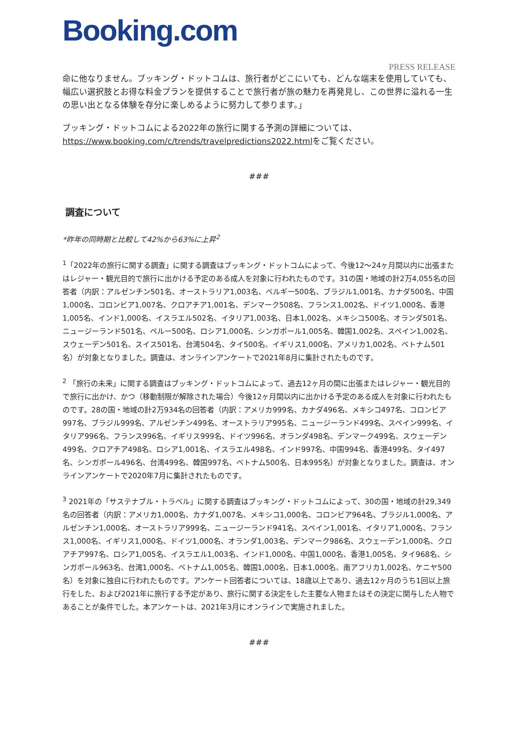Booking.com
PRESS RELEASE
命に他なりません。ブッキング・ドットコムは、旅行者がどこにいても、どんな端末を使用していても、幅広い選択肢とお得な料金プランを提供することで旅行者が旅の魅力を再発見し、この世界に溢れる一生の思い出となる体験を存分に楽しめるように努力して参ります。」
ブッキング・ドットコムによる2022年の旅行に関する予測の詳細については、https://www.booking.com/c/trends/travelpredictions2022.htmlをご覧ください。
###
調査について
*昨年の同時期と比較して42%から63%に上昇<sup>2</sup>
<sup>1</sup>「2022年の旅行に関する調査」に関する調査はブッキング・ドットコムによって、今後12〜24ヶ月間以内に出張またはレジャー・観光目的で旅行に出かける予定のある成人を対象に行われたものです。31の国・地域の計2万4,055名の回答者（内訳：アルゼンチン501名、オーストラリア1,003名、ベルギー500名、ブラジル1,001名、カナダ500名、中国1,000名、コロンビア1,007名、クロアチア1,001名、デンマーク508名、フランス1,002名、ドイツ1,000名、香港1,005名、インド1,000名、イスラエル502名、イタリア1,003名、日本1,002名、メキシコ500名、オランダ501名、ニュージーランド501名、ペルー500名、ロシア1,000名、シンガポール1,005名、韓国1,002名、スペイン1,002名、スウェーデン501名、スイス501名、台湾504名、タイ500名、イギリス1,000名、アメリカ1,002名、ベトナム501名）が対象となりました。調査は、オンラインアンケートで2021年8月に集計されたものです。
<sup>2</sup> 「旅行の未来」に関する調査はブッキング・ドットコムによって、過去12ヶ月の間に出張またはレジャー・観光目的で旅行に出かけ、かつ（移動制限が解除された場合）今後12ヶ月間以内に出かける予定のある成人を対象に行われたものです。28の国・地域の計2万934名の回答者（内訳：アメリカ999名、カナダ496名、メキシコ497名、コロンビア997名、ブラジル999名、アルゼンチン499名、オーストラリア995名、ニュージーランド499名、スペイン999名、イタリア996名、フランス996名、イギリス999名、ドイツ996名、オランダ498名、デンマーク499名、スウェーデン499名、クロアチア498名、ロシア1,001名、イスラエル498名、インド997名、中国994名、香港499名、タイ497名、シンガポール496名、台湾499名、韓国997名、ベトナム500名、日本995名）が対象となりました。調査は、オンラインアンケートで2020年7月に集計されたものです。
<sup>3</sup> 2021年の「サステナブル・トラベル」に関する調査はブッキング・ドットコムによって、30の国・地域の計29,349名の回答者（内訳：アメリカ1,000名、カナダ1,007名、メキシコ1,000名、コロンビア964名、ブラジル1,000名、アルゼンチン1,000名、オーストラリア999名、ニュージーランド941名、スペイン1,001名、イタリア1,000名、フランス1,000名、イギリス1,000名、ドイツ1,000名、オランダ1,003名、デンマーク986名、スウェーデン1,000名、クロアチア997名、ロシア1,005名、イスラエル1,003名、インド1,000名、中国1,000名、香港1,005名、タイ968名、シンガポール963名、台湾1,000名、ベトナム1,005名、韓国1,000名、日本1,000名、南アフリカ1,002名、ケニヤ500名）を対象に独自に行われたものです。アンケート回答者については、18歳以上であり、過去12ヶ月のうち1回以上旅行をした、および2021年に旅行する予定があり、旅行に関する決定をした主要な人物またはその決定に関与した人物であることが条件でした。本アンケートは、2021年3月にオンラインで実施されました。
###